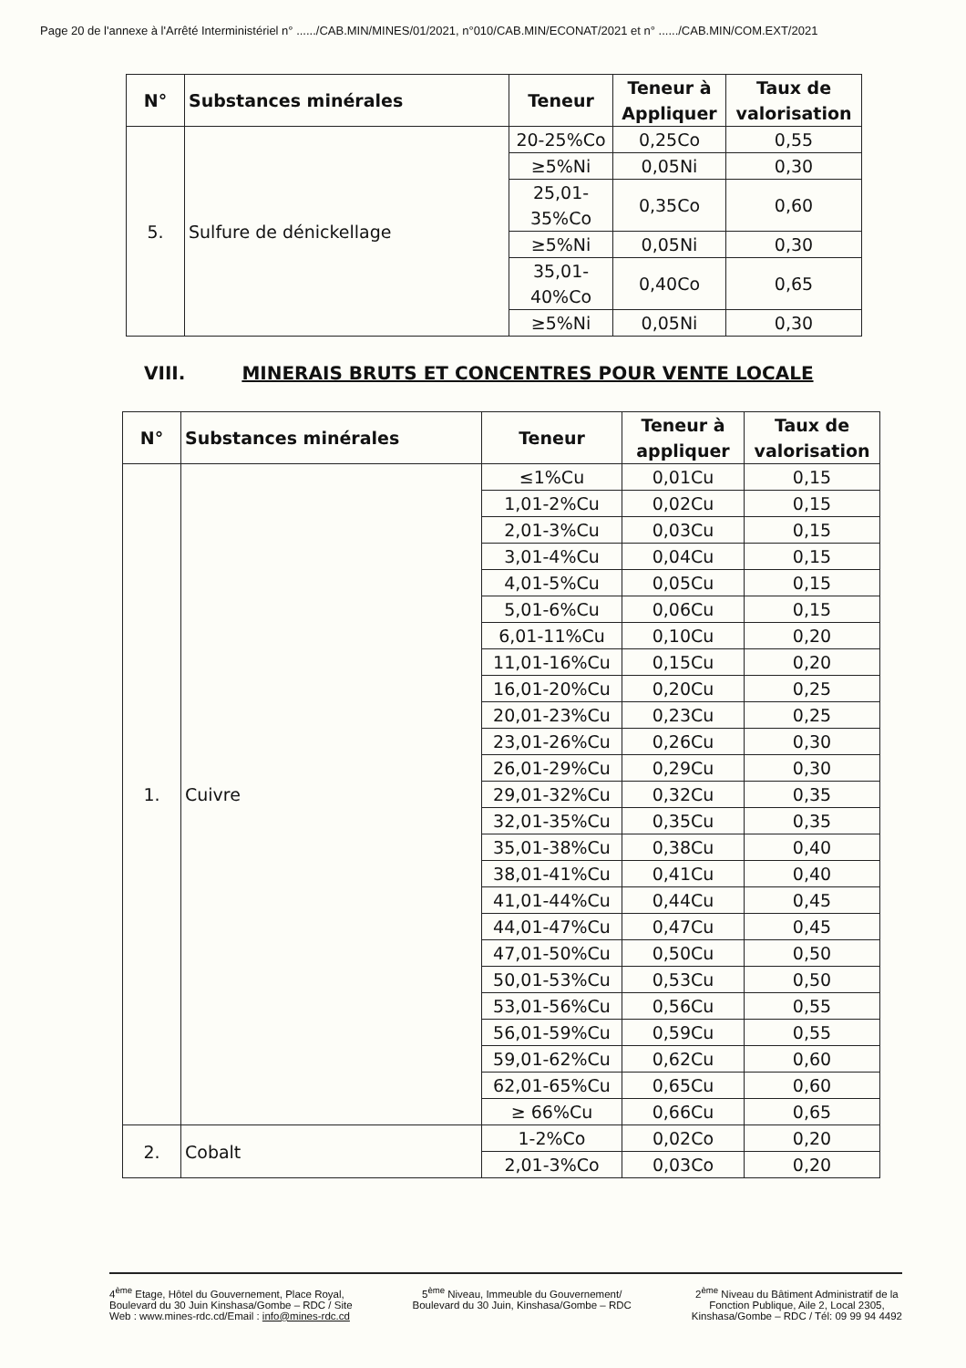Page 20 de l'annexe à l'Arrêté Interministériel n° ....../CAB.MIN/MINES/01/2021, n°010/CAB.MIN/ECONAT/2021 et n° ....../CAB.MIN/COM.EXT/2021
| N° | Substances minérales | Teneur | Teneur à Appliquer | Taux de valorisation |
| --- | --- | --- | --- | --- |
| 5. | Sulfure de dénickellage | 20-25%Co | 0,25Co | 0,55 |
| | | ≥5%Ni | 0,05Ni | 0,30 |
| | | 25,01-35%Co | 0,35Co | 0,60 |
| | | ≥5%Ni | 0,05Ni | 0,30 |
| | | 35,01-40%Co | 0,40Co | 0,65 |
| | | ≥5%Ni | 0,05Ni | 0,30 |
VIII. MINERAIS BRUTS ET CONCENTRES POUR VENTE LOCALE
| N° | Substances minérales | Teneur | Teneur à appliquer | Taux de valorisation |
| --- | --- | --- | --- | --- |
| 1. | Cuivre | ≤1%Cu | 0,01Cu | 0,15 |
| | | 1,01-2%Cu | 0,02Cu | 0,15 |
| | | 2,01-3%Cu | 0,03Cu | 0,15 |
| | | 3,01-4%Cu | 0,04Cu | 0,15 |
| | | 4,01-5%Cu | 0,05Cu | 0,15 |
| | | 5,01-6%Cu | 0,06Cu | 0,15 |
| | | 6,01-11%Cu | 0,10Cu | 0,20 |
| | | 11,01-16%Cu | 0,15Cu | 0,20 |
| | | 16,01-20%Cu | 0,20Cu | 0,25 |
| | | 20,01-23%Cu | 0,23Cu | 0,25 |
| | | 23,01-26%Cu | 0,26Cu | 0,30 |
| | | 26,01-29%Cu | 0,29Cu | 0,30 |
| | | 29,01-32%Cu | 0,32Cu | 0,35 |
| | | 32,01-35%Cu | 0,35Cu | 0,35 |
| | | 35,01-38%Cu | 0,38Cu | 0,40 |
| | | 38,01-41%Cu | 0,41Cu | 0,40 |
| | | 41,01-44%Cu | 0,44Cu | 0,45 |
| | | 44,01-47%Cu | 0,47Cu | 0,45 |
| | | 47,01-50%Cu | 0,50Cu | 0,50 |
| | | 50,01-53%Cu | 0,53Cu | 0,50 |
| | | 53,01-56%Cu | 0,56Cu | 0,55 |
| | | 56,01-59%Cu | 0,59Cu | 0,55 |
| | | 59,01-62%Cu | 0,62Cu | 0,60 |
| | | 62,01-65%Cu | 0,65Cu | 0,60 |
| | | ≥ 66%Cu | 0,66Cu | 0,65 |
| 2. | Cobalt | 1-2%Co | 0,02Co | 0,20 |
| | | 2,01-3%Co | 0,03Co | 0,20 |
4<sup>ème</sup> Etage, Hôtel du Gouvernement, Place Royal,
Boulevard du 30 Juin Kinshasa/Gombe – RDC / Site
Web : www.mines-rdc.cd/Email : info@mines-rdc.cd
5<sup>ème</sup> Niveau, Immeuble du Gouvernement/
Boulevard du 30 Juin, Kinshasa/Gombe – RDC
2<sup>ème</sup> Niveau du Bâtiment Administratif de la
Fonction Publique, Aile 2, Local 2305,
Kinshasa/Gombe – RDC / Tél: 09 99 94 4492